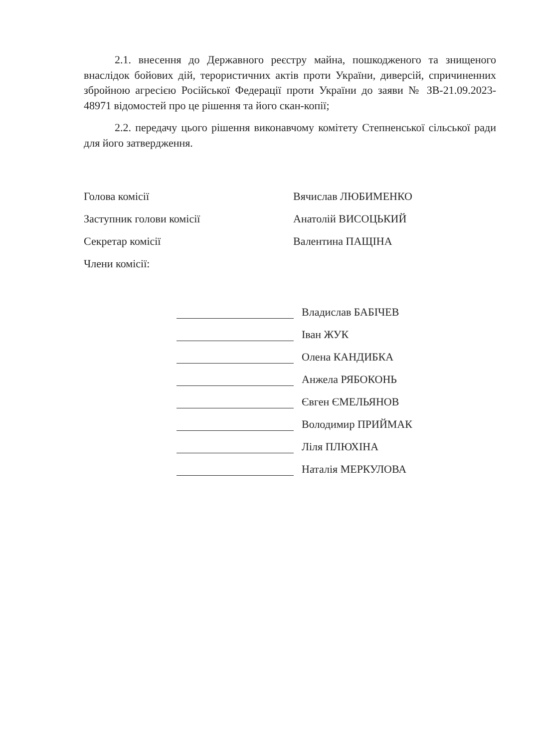2.1. внесення до Державного реєстру майна, пошкодженого та знищеного внаслідок бойових дій, терористичних актів проти України, диверсій, спричиненних збройною агресією Російської Федерації проти України до заяви № ЗВ-21.09.2023-48971 відомостей про це рішення та його скан-копії;
2.2. передачу цього рішення виконавчому комітету Степненської сільської ради для його затвердження.
Голова комісії
Вячислав ЛЮБИМЕНКО
Заступник голови комісії
Анатолій ВИСОЦЬКИЙ
Секретар комісії
Валентина ПАЩІНА
Члени комісії:
Владислав БАБІЧЕВ
Іван ЖУК
Олена КАНДИБКА
Анжела РЯБОКОНЬ
Євген ЄМЕЛЬЯНОВ
Володимир ПРИЙМАК
Ліля ПЛЮХІНА
Наталія МЕРКУЛОВА